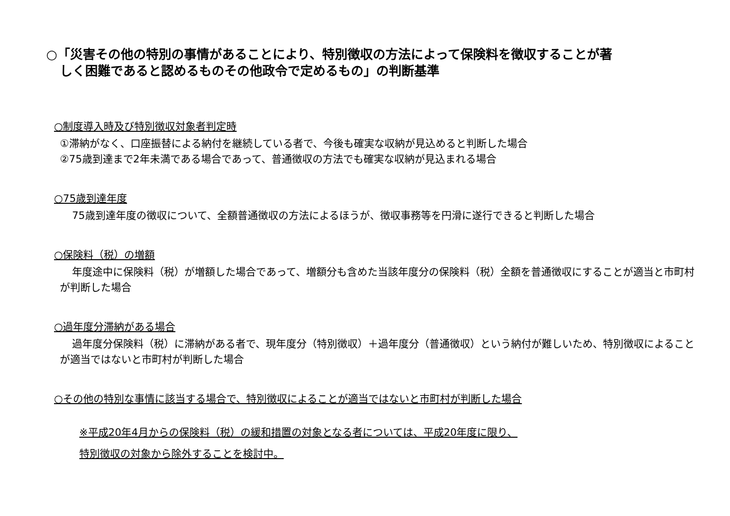○「災害その他の特別の事情があることにより、特別徴収の方法によって保険料を徴収することが著
しく困難であると認めるものその他政令で定めるもの」の判断基準
○制度導入時及び特別徴収対象者判定時
①滞納がなく、口座振替による納付を継続している者で、今後も確実な収納が見込めると判断した場合
②75歳到達まで2年未満である場合であって、普通徴収の方法でも確実な収納が見込まれる場合
○75歳到達年度
75歳到達年度の徴収について、全額普通徴収の方法によるほうが、徴収事務等を円滑に遂行できると判断した場合
○保険料（税）の増額
年度途中に保険料（税）が増額した場合であって、増額分も含めた当該年度分の保険料（税）全額を普通徴収にすることが適当と市町村が判断した場合
○過年度分滞納がある場合
過年度分保険料（税）に滞納がある者で、現年度分（特別徴収）＋過年度分（普通徴収）という納付が難しいため、特別徴収によることが適当ではないと市町村が判断した場合
○その他の特別な事情に該当する場合で、特別徴収によることが適当ではないと市町村が判断した場合
※平成20年4月からの保険料（税）の緩和措置の対象となる者については、平成20年度に限り、
特別徴収の対象から除外することを検討中。